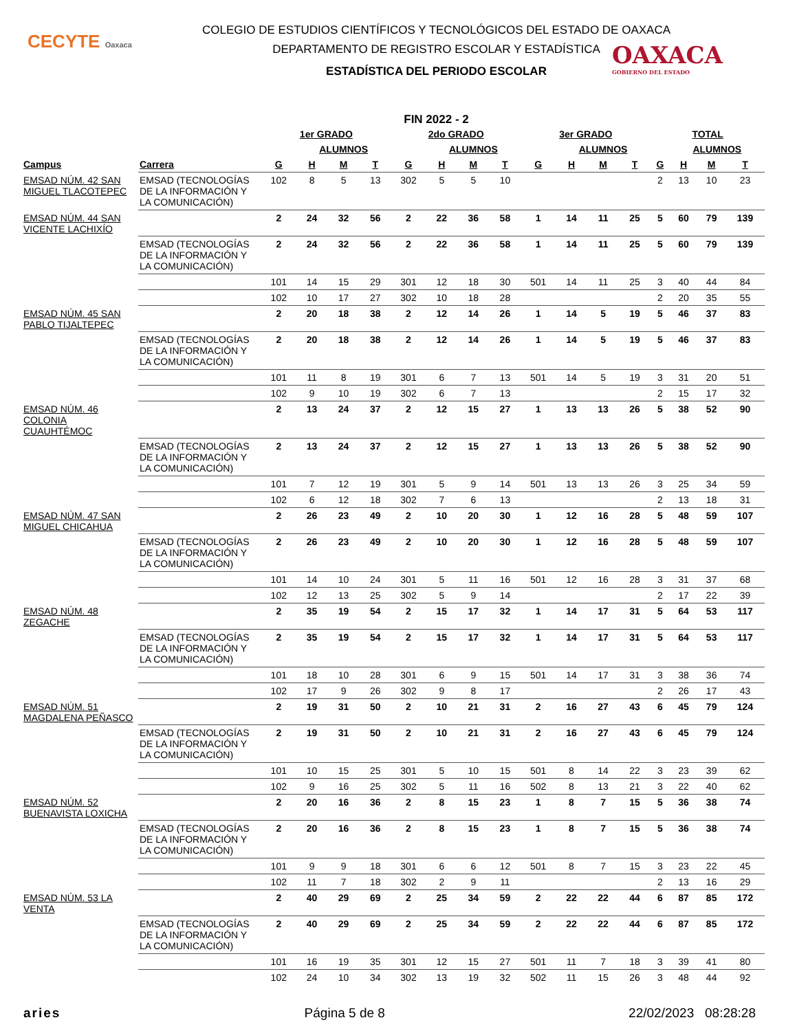CECYTE Oaxaca
OAXACA
GOBIERNO DEL ESTADO
COLEGIO DE ESTUDIOS CIENTÍFICOS Y TECNOLÓGICOS DEL ESTADO DE OAXACA
DEPARTAMENTO DE REGISTRO ESCOLAR Y ESTADÍSTICA
ESTADÍSTICA DEL PERIODO ESCOLAR
FIN 2022 - 2
| | | 1er GRADO | | | | 2do GRADO | | | | 3er GRADO | | | | TOTAL | | | |
| --- | --- | --- | --- | --- | --- | --- | --- | --- | --- | --- | --- | --- | --- | --- | --- | --- | --- |
| | | | ALUMNOS | | | | ALUMNOS | | | | ALUMNOS | | | | ALUMNOS | | |
| Campus | Carrera | G | H | M | T | G | H | M | T | G | H | M | T | G | H | M | T |
| EMSAD NÚM. 42 SAN MIGUEL TLACOTEPEC | EMSAD (TECNOLOGÍAS DE LA INFORMACIÓN Y LA COMUNICACIÓN) | 102 | 8 | 5 | 13 | 302 | 5 | 5 | 10 | | | | | 2 | 13 | 10 | 23 |
| EMSAD NÚM. 44 SAN VICENTE LACHIXÍO | | 2 | 24 | 32 | 56 | 2 | 22 | 36 | 58 | 1 | 14 | 11 | 25 | 5 | 60 | 79 | 139 |
| | EMSAD (TECNOLOGÍAS DE LA INFORMACIÓN Y LA COMUNICACIÓN) | 2 | 24 | 32 | 56 | 2 | 22 | 36 | 58 | 1 | 14 | 11 | 25 | 5 | 60 | 79 | 139 |
| | | 101 | 14 | 15 | 29 | 301 | 12 | 18 | 30 | 501 | 14 | 11 | 25 | 3 | 40 | 44 | 84 |
| | | 102 | 10 | 17 | 27 | 302 | 10 | 18 | 28 | | | | | 2 | 20 | 35 | 55 |
| EMSAD NÚM. 45 SAN PABLO TIJALTEPEC | | 2 | 20 | 18 | 38 | 2 | 12 | 14 | 26 | 1 | 14 | 5 | 19 | 5 | 46 | 37 | 83 |
| | EMSAD (TECNOLOGÍAS DE LA INFORMACIÓN Y LA COMUNICACIÓN) | 2 | 20 | 18 | 38 | 2 | 12 | 14 | 26 | 1 | 14 | 5 | 19 | 5 | 46 | 37 | 83 |
| | | 101 | 11 | 8 | 19 | 301 | 6 | 7 | 13 | 501 | 14 | 5 | 19 | 3 | 31 | 20 | 51 |
| | | 102 | 9 | 10 | 19 | 302 | 6 | 7 | 13 | | | | | 2 | 15 | 17 | 32 |
| EMSAD NÚM. 46 COLONIA CUAUHTÉMOC | | 2 | 13 | 24 | 37 | 2 | 12 | 15 | 27 | 1 | 13 | 13 | 26 | 5 | 38 | 52 | 90 |
| | EMSAD (TECNOLOGÍAS DE LA INFORMACIÓN Y LA COMUNICACIÓN) | 2 | 13 | 24 | 37 | 2 | 12 | 15 | 27 | 1 | 13 | 13 | 26 | 5 | 38 | 52 | 90 |
| | | 101 | 7 | 12 | 19 | 301 | 5 | 9 | 14 | 501 | 13 | 13 | 26 | 3 | 25 | 34 | 59 |
| | | 102 | 6 | 12 | 18 | 302 | 7 | 6 | 13 | | | | | 2 | 13 | 18 | 31 |
| EMSAD NÚM. 47 SAN MIGUEL CHICAHUA | | 2 | 26 | 23 | 49 | 2 | 10 | 20 | 30 | 1 | 12 | 16 | 28 | 5 | 48 | 59 | 107 |
| | EMSAD (TECNOLOGÍAS DE LA INFORMACIÓN Y LA COMUNICACIÓN) | 2 | 26 | 23 | 49 | 2 | 10 | 20 | 30 | 1 | 12 | 16 | 28 | 5 | 48 | 59 | 107 |
| | | 101 | 14 | 10 | 24 | 301 | 5 | 11 | 16 | 501 | 12 | 16 | 28 | 3 | 31 | 37 | 68 |
| | | 102 | 12 | 13 | 25 | 302 | 5 | 9 | 14 | | | | | 2 | 17 | 22 | 39 |
| EMSAD NÚM. 48 ZEGACHE | | 2 | 35 | 19 | 54 | 2 | 15 | 17 | 32 | 1 | 14 | 17 | 31 | 5 | 64 | 53 | 117 |
| | EMSAD (TECNOLOGÍAS DE LA INFORMACIÓN Y LA COMUNICACIÓN) | 2 | 35 | 19 | 54 | 2 | 15 | 17 | 32 | 1 | 14 | 17 | 31 | 5 | 64 | 53 | 117 |
| | | 101 | 18 | 10 | 28 | 301 | 6 | 9 | 15 | 501 | 14 | 17 | 31 | 3 | 38 | 36 | 74 |
| | | 102 | 17 | 9 | 26 | 302 | 9 | 8 | 17 | | | | | 2 | 26 | 17 | 43 |
| EMSAD NÚM. 51 MAGDALENA PEÑASCO | | 2 | 19 | 31 | 50 | 2 | 10 | 21 | 31 | 2 | 16 | 27 | 43 | 6 | 45 | 79 | 124 |
| | EMSAD (TECNOLOGÍAS DE LA INFORMACIÓN Y LA COMUNICACIÓN) | 2 | 19 | 31 | 50 | 2 | 10 | 21 | 31 | 2 | 16 | 27 | 43 | 6 | 45 | 79 | 124 |
| | | 101 | 10 | 15 | 25 | 301 | 5 | 10 | 15 | 501 | 8 | 14 | 22 | 3 | 23 | 39 | 62 |
| | | 102 | 9 | 16 | 25 | 302 | 5 | 11 | 16 | 502 | 8 | 13 | 21 | 3 | 22 | 40 | 62 |
| EMSAD NÚM. 52 BUENAVISTA LOXICHA | | 2 | 20 | 16 | 36 | 2 | 8 | 15 | 23 | 1 | 8 | 7 | 15 | 5 | 36 | 38 | 74 |
| | EMSAD (TECNOLOGÍAS DE LA INFORMACIÓN Y LA COMUNICACIÓN) | 2 | 20 | 16 | 36 | 2 | 8 | 15 | 23 | 1 | 8 | 7 | 15 | 5 | 36 | 38 | 74 |
| | | 101 | 9 | 9 | 18 | 301 | 6 | 6 | 12 | 501 | 8 | 7 | 15 | 3 | 23 | 22 | 45 |
| | | 102 | 11 | 7 | 18 | 302 | 2 | 9 | 11 | | | | | 2 | 13 | 16 | 29 |
| EMSAD NÚM. 53 LA VENTA | | 2 | 40 | 29 | 69 | 2 | 25 | 34 | 59 | 2 | 22 | 22 | 44 | 6 | 87 | 85 | 172 |
| | EMSAD (TECNOLOGÍAS DE LA INFORMACIÓN Y LA COMUNICACIÓN) | 2 | 40 | 29 | 69 | 2 | 25 | 34 | 59 | 2 | 22 | 22 | 44 | 6 | 87 | 85 | 172 |
| | | 101 | 16 | 19 | 35 | 301 | 12 | 15 | 27 | 501 | 11 | 7 | 18 | 3 | 39 | 41 | 80 |
| | | 102 | 24 | 10 | 34 | 302 | 13 | 19 | 32 | 502 | 11 | 15 | 26 | 3 | 48 | 44 | 92 |
aries Página 5 de 8 22/02/2023 08:28:28